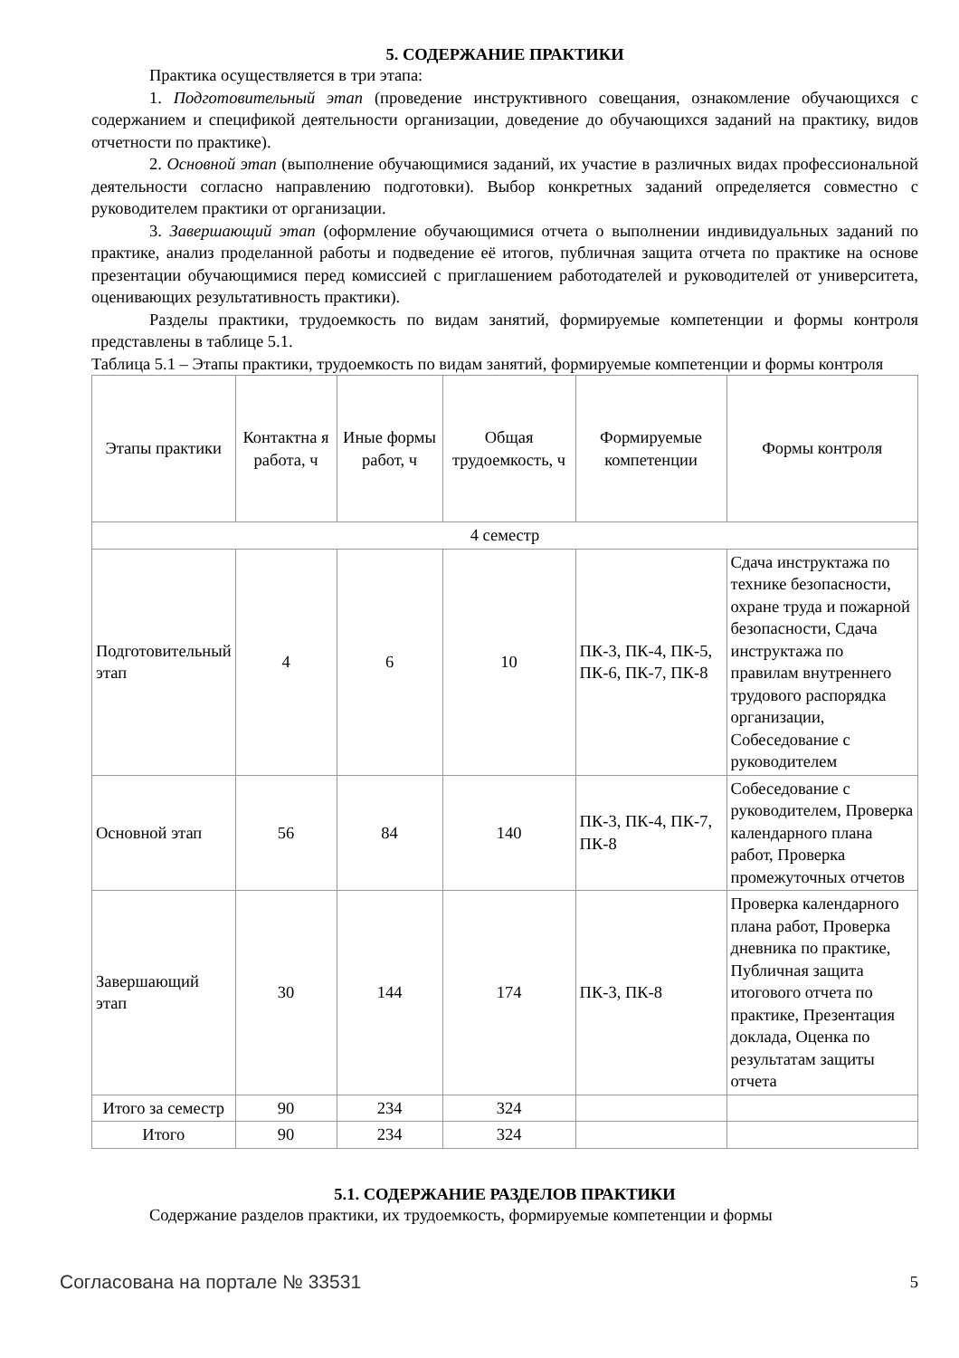5. СОДЕРЖАНИЕ ПРАКТИКИ
Практика осуществляется в три этапа:
1. Подготовительный этап (проведение инструктивного совещания, ознакомление обучающихся с содержанием и спецификой деятельности организации, доведение до обучающихся заданий на практику, видов отчетности по практике).
2. Основной этап (выполнение обучающимися заданий, их участие в различных видах профессиональной деятельности согласно направлению подготовки). Выбор конкретных заданий определяется совместно с руководителем практики от организации.
3. Завершающий этап (оформление обучающимися отчета о выполнении индивидуальных заданий по практике, анализ проделанной работы и подведение её итогов, публичная защита отчета по практике на основе презентации обучающимися перед комиссией с приглашением работодателей и руководителей от университета, оценивающих результативность практики).
Разделы практики, трудоемкость по видам занятий, формируемые компетенции и формы контроля представлены в таблице 5.1.
Таблица 5.1 – Этапы практики, трудоемкость по видам занятий, формируемые компетенции и формы контроля
| Этапы практики | Контактна я работа, ч | Иные формы работ, ч | Общая трудоемкость, ч | Формируемые компетенции | Формы контроля |
| --- | --- | --- | --- | --- | --- |
| 4 семестр | | | | | |
| Подготовительный этап | 4 | 6 | 10 | ПК-3, ПК-4, ПК-5, ПК-6, ПК-7, ПК-8 | Сдача инструктажа по технике безопасности, охране труда и пожарной безопасности, Сдача инструктажа по правилам внутреннего трудового распорядка организации, Собеседование с руководителем |
| Основной этап | 56 | 84 | 140 | ПК-3, ПК-4, ПК-7, ПК-8 | Собеседование с руководителем, Проверка календарного плана работ, Проверка промежуточных отчетов |
| Завершающий этап | 30 | 144 | 174 | ПК-3, ПК-8 | Проверка календарного плана работ, Проверка дневника по практике, Публичная защита итогового отчета по практике, Презентация доклада, Оценка по результатам защиты отчета |
| Итого за семестр | 90 | 234 | 324 | | |
| Итого | 90 | 234 | 324 | | |
5.1. СОДЕРЖАНИЕ РАЗДЕЛОВ ПРАКТИКИ
Содержание разделов практики, их трудоемкость, формируемые компетенции и формы
Согласована на портале № 33531 5